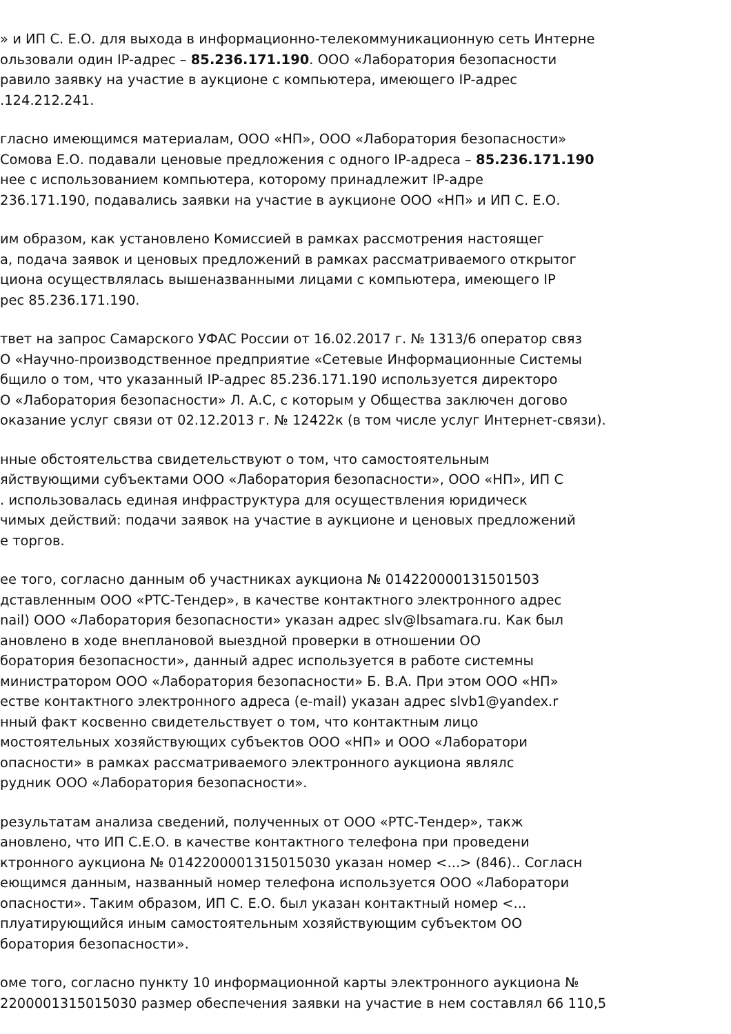» и ИП С. Е.О. для выхода в информационно-телекоммуникационную сеть Интерне
ользовали один IP-адрес – 85.236.171.190. ООО «Лаборатория безопасности
равило заявку на участие в аукционе с компьютера, имеющего IP-адрес
.124.212.241.
гласно имеющимся материалам, ООО «НП», ООО «Лаборатория безопасности»
Сомова Е.О. подавали ценовые предложения с одного IP-адреса – 85.236.171.190
нее с использованием компьютера, которому принадлежит IP-адре
236.171.190, подавались заявки на участие в аукционе ООО «НП» и ИП С. Е.О.
им образом, как установлено Комиссией в рамках рассмотрения настоящег
а, подача заявок и ценовых предложений в рамках рассматриваемого открытог
циона осуществлялась вышеназванными лицами с компьютера, имеющего IP
рес 85.236.171.190.
твет на запрос Самарского УФАС России от 16.02.2017 г. № 1313/6 оператор связ
О «Научно-производственное предприятие «Сетевые Информационные Системы
бщило о том, что указанный IP-адрес 85.236.171.190 используется директоро
О «Лаборатория безопасности» Л. А.С, с которым у Общества заключен догово
оказание услуг связи от 02.12.2013 г. № 12422к (в том числе услуг Интернет-связи).
нные обстоятельства свидетельствуют о том, что самостоятельным
яйствующими субъектами ООО «Лаборатория безопасности», ООО «НП», ИП С
. использовалась единая инфраструктура для осуществления юридическ
чимых действий: подачи заявок на участие в аукционе и ценовых предложений
е торгов.
ее того, согласно данным об участниках аукциона № 014220000131501503
дставленным ООО «РТС-Тендер», в качестве контактного электронного адрес
nail) ООО «Лаборатория безопасности» указан адрес slv@lbsamara.ru. Как был
ановлено в ходе внеплановой выездной проверки в отношении ОО
боратория безопасности», данный адрес используется в работе системны
министратором ООО «Лаборатория безопасности» Б. В.А. При этом ООО «НП»
естве контактного электронного адреса (e-mail) указан адрес slvb1@yandex.r
нный факт косвенно свидетельствует о том, что контактным лицо
мостоятельных хозяйствующих субъектов ООО «НП» и ООО «Лаборатори
опасности» в рамках рассматриваемого электронного аукциона являлс
рудник ООО «Лаборатория безопасности».
результатам анализа сведений, полученных от ООО «РТС-Тендер», такж
ановлено, что ИП С.Е.О. в качестве контактного телефона при проведени
ктронного аукциона № 0142200001315015030 указан номер <...> (846).. Согласн
еющимся данным, названный номер телефона используется ООО «Лаборатори
опасности». Таким образом, ИП С. Е.О. был указан контактный номер <...
плуатирующийся иным самостоятельным хозяйствующим субъектом ОО
боратория безопасности».
оме того, согласно пункту 10 информационной карты электронного аукциона №
2200001315015030 размер обеспечения заявки на участие в нем составлял 66 110,5